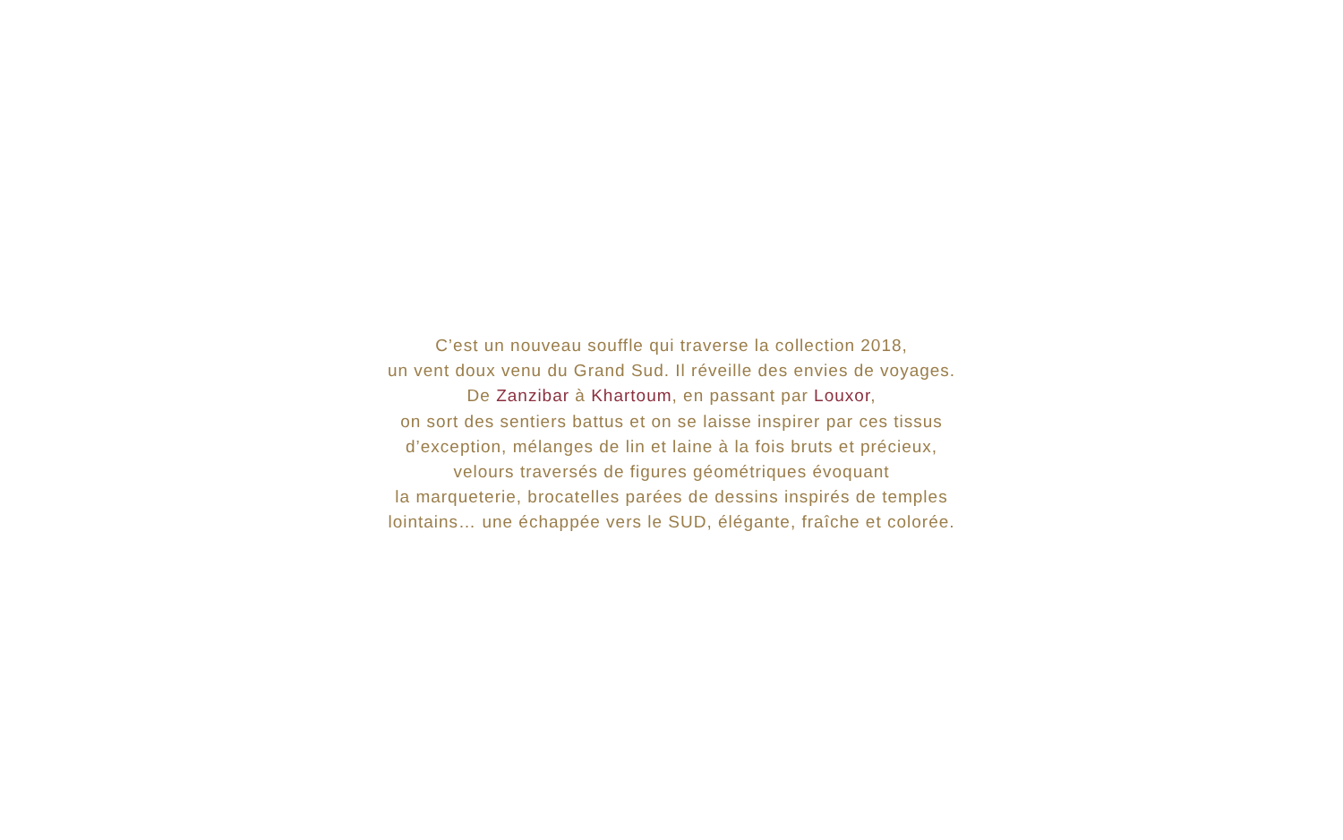C’est un nouveau souffle qui traverse la collection 2018,
un vent doux venu du Grand Sud. Il réveille des envies de voyages.
De Zanzibar à Khartoum, en passant par Louxor,
on sort des sentiers battus et on se laisse inspirer par ces tissus
d’exception, mélanges de lin et laine à la fois bruts et précieux,
velours traversés de figures géométriques évoquant
la marqueterie, brocatelles parées de dessins inspirés de temples
lointains… une échappée vers le SUD, élégante, fraîche et colorée.